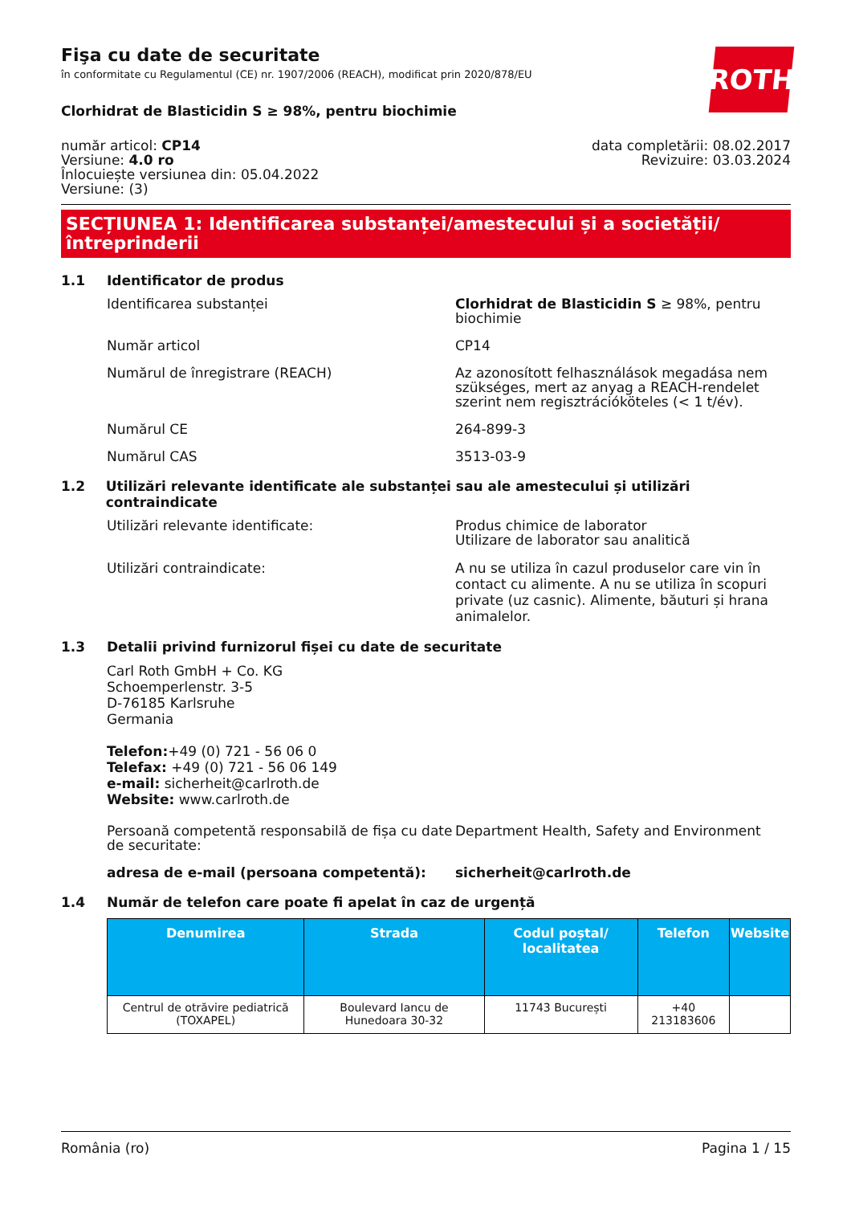ROTH
Fişa cu date de securitate
în conformitate cu Regulamentul (CE) nr. 1907/2006 (REACH), modificat prin 2020/878/EU
Clorhidrat de Blasticidin S ≥ 98%, pentru biochimie
număr articol: CP14
Versiune: 4.0 ro
Înlocuiește versiunea din: 05.04.2022
Versiune: (3)
data completării: 08.02.2017
Revizuire: 03.03.2024
SECȚIUNEA 1: Identificarea substanței/amestecului și a societății/ întreprinderii
1.1 Identificator de produs
Identificarea substanței Clorhidrat de Blasticidin S ≥ 98%, pentru biochimie
Număr articol CP14
Numărul de înregistrare (REACH) Az azonosított felhasználások megadása nem szükséges, mert az anyag a REACH-rendelet szerint nem regisztrációköteles (< 1 t/év).
Numărul CE 264-899-3
Numărul CAS 3513-03-9
1.2 Utilizări relevante identificate ale substanței sau ale amestecului și utilizări contraindicate
Utilizări relevante identificate: Produs chimice de laborator
Utilizare de laborator sau analitică
Utilizări contraindicate: A nu se utiliza în cazul produselor care vin în contact cu alimente. A nu se utiliza în scopuri private (uz casnic). Alimente, băuturi și hrana animalelor.
1.3 Detalii privind furnizorul fișei cu date de securitate
Carl Roth GmbH + Co. KG
Schoemperlenstr. 3-5
D-76185 Karlsruhe
Germania
Telefon:+49 (0) 721 - 56 06 0
Telefax: +49 (0) 721 - 56 06 149
e-mail: sicherheit@carlroth.de
Website: www.carlroth.de
Persoană competentă responsabilă de fișa cu date de securitate:
Department Health, Safety and Environment
adresa de e-mail (persoana competentă): sicherheit@carlroth.de
1.4 Număr de telefon care poate fi apelat în caz de urgență
| Denumirea | Strada | Codul poștal/ localitatea | Telefon | Website |
| --- | --- | --- | --- | --- |
| Centrul de otrăvire pediatrică (TOXAPEL) | Boulevard Iancu de Hunedoara 30-32 | 11743 București | +40 213183606 | |
România (ro) Pagina 1 / 15